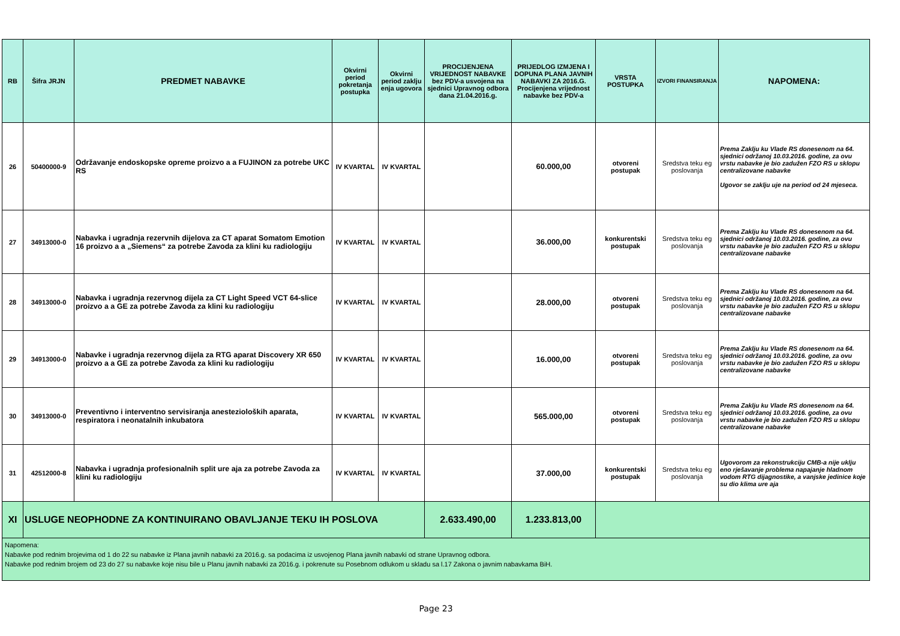| RB | Šifra JRJN | PREDMET NABAVKE | Okvirni period pokretanja postupka | Okvirni period zaklju enja ugovora | PROCIJENJENA VRIJEDNOST NABAVKE bez PDV-a usvojena na sjednici Upravnog odbora dana 21.04.2016.g. | PRIJEDLOG IZMJENA I DOPUNA PLANA JAVNIH NABAVKI ZA 2016.G. Procijenjena vrijednost nabavke bez PDV-a | VRSTA POSTUPKA | IZVORI FINANSIRANJA | NAPOMENA: |
| --- | --- | --- | --- | --- | --- | --- | --- | --- | --- |
| 26 | 50400000-9 | Održavanje endoskopske opreme proizvo a a FUJINON za potrebe UKC RS | IV KVARTAL | IV KVARTAL | | 60.000,00 | otvoreni postupak | Sredstva teku eg poslovanja | Prema Zaklju ku Vlade RS donesenom na 64. sjednici održanoj 10.03.2016. godine, za ovu vrstu nabavke je bio zadužen FZO RS u sklopu centralizovane nabavke Ugovor se zaklju uje na period od 24 mjeseca. |
| 27 | 34913000-0 | Nabavka i ugradnja rezervnih dijelova za CT aparat Somatom Emotion 16 proizvo a a „Siemens“ za potrebe Zavoda za klini ku radiologiju | IV KVARTAL | IV KVARTAL | | 36.000,00 | konkurentski postupak | Sredstva teku eg poslovanja | Prema Zaklju ku Vlade RS donesenom na 64. sjednici održanoj 10.03.2016. godine, za ovu vrstu nabavke je bio zadužen FZO RS u sklopu centralizovane nabavke |
| 28 | 34913000-0 | Nabavka i ugradnja rezervnog dijela za CT Light Speed VCT 64-slice proizvo a a GE za potrebe Zavoda za klini ku radiologiju | IV KVARTAL | IV KVARTAL | | 28.000,00 | otvoreni postupak | Sredstva teku eg poslovanja | Prema Zaklju ku Vlade RS donesenom na 64. sjednici održanoj 10.03.2016. godine, za ovu vrstu nabavke je bio zadužen FZO RS u sklopu centralizovane nabavke |
| 29 | 34913000-0 | Nabavke i ugradnja rezervnog dijela za RTG aparat Discovery XR 650 proizvo a a GE za potrebe Zavoda za klini ku radiologiju | IV KVARTAL | IV KVARTAL | | 16.000,00 | otvoreni postupak | Sredstva teku eg poslovanja | Prema Zaklju ku Vlade RS donesenom na 64. sjednici održanoj 10.03.2016. godine, za ovu vrstu nabavke je bio zadužen FZO RS u sklopu centralizovane nabavke |
| 30 | 34913000-0 | Preventivno i interventno servisiranja anestezioloških aparata, respiratora i neonatalnih inkubatora | IV KVARTAL | IV KVARTAL | | 565.000,00 | otvoreni postupak | Sredstva teku eg poslovanja | Prema Zaklju ku Vlade RS donesenom na 64. sjednici održanoj 10.03.2016. godine, za ovu vrstu nabavke je bio zadužen FZO RS u sklopu centralizovane nabavke |
| 31 | 42512000-8 | Nabavka i ugradnja profesionalnih split ure aja za potrebe Zavoda za klini ku radiologiju | IV KVARTAL | IV KVARTAL | | 37.000,00 | konkurentski postupak | Sredstva teku eg poslovanja | Ugovorom za rekonstrukciju CMB-a nije uklju eno rješavanje problema napajanje hladnom vodom RTG dijagnostike, a vanjske jedinice koje su dio klima ure aja |
| XI | USLUGE NEOPHODNE ZA KONTINUIRANO OBAVLJANJE TEKU IH POSLOVA | | | | 2.633.490,00 | 1.233.813,00 | | | |
| Napomena: Nabavke pod rednim brojevima od 1 do 22 su nabavke iz Plana javnih nabavki za 2016.g. sa podacima iz usvojenog Plana javnih nabavki od strane Upravnog odbora. Nabavke pod rednim brojem od 23 do 27 su nabavke koje nisu bile u Planu javnih nabavki za 2016.g. i pokrenute su Posebnom odlukom u skladu sa l.17 Zakona o javnim nabavkama BiH. | | | | | | | | | |
Page 23